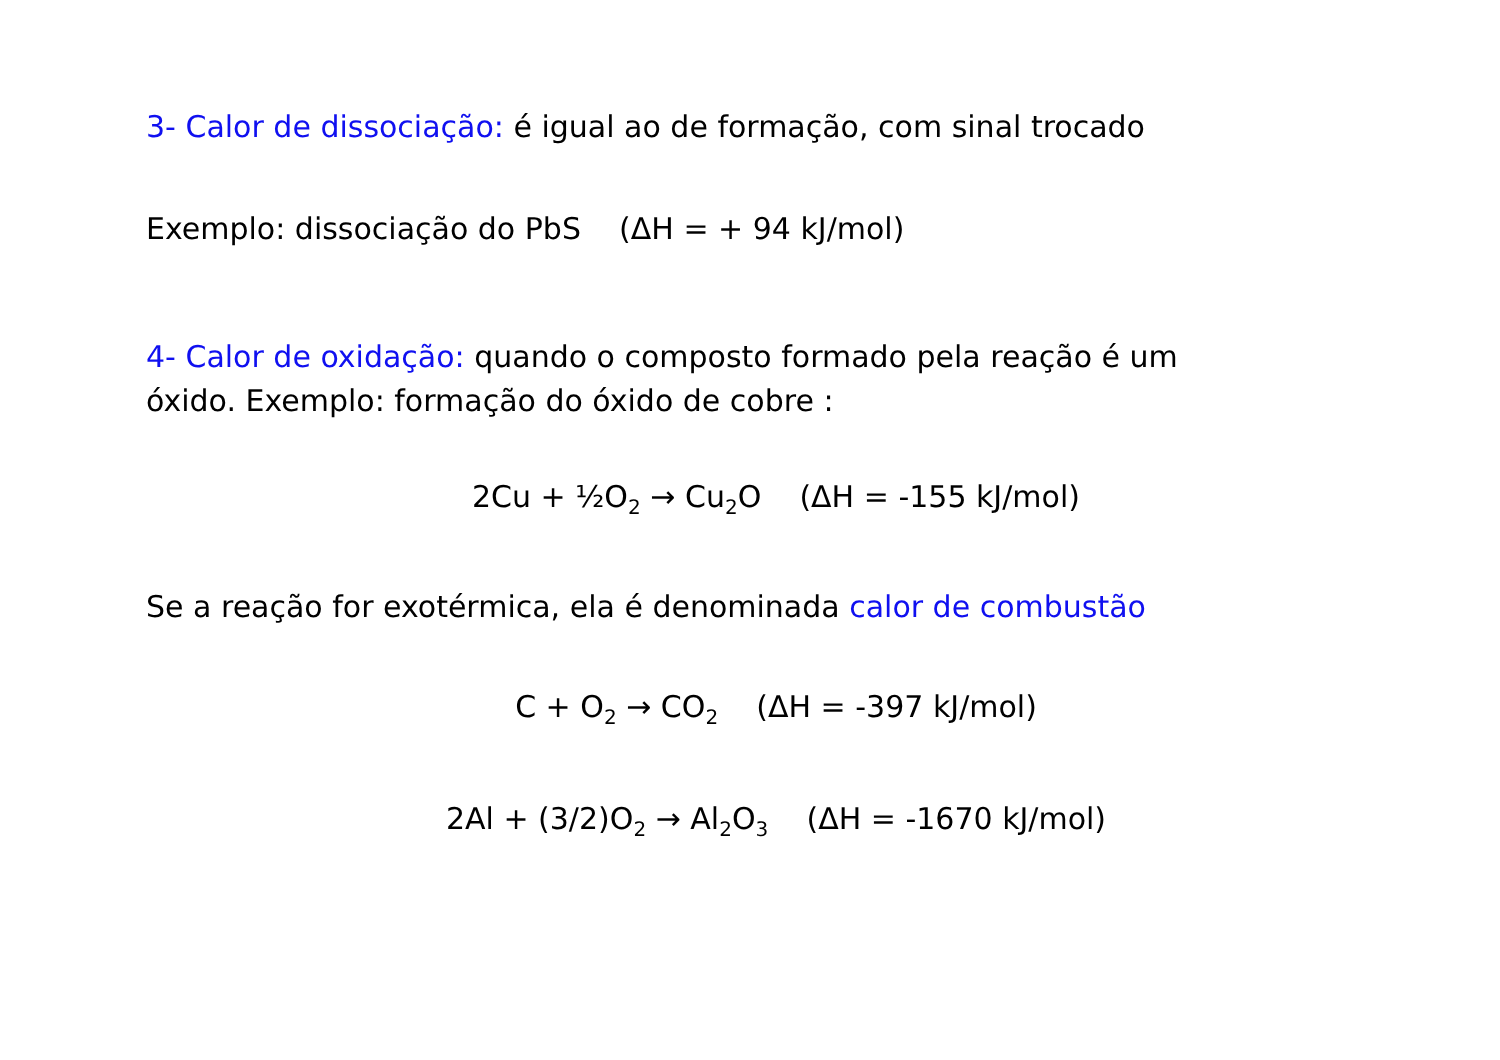3- Calor de dissociação: é igual ao de formação, com sinal trocado
Exemplo: dissociação do PbS (ΔH = + 94 kJ/mol)
4- Calor de oxidação: quando o composto formado pela reação é um óxido. Exemplo: formação do óxido de cobre :
2Cu + ½O<sub>2</sub> → Cu<sub>2</sub>O (ΔH = -155 kJ/mol)
Se a reação for exotérmica, ela é denominada calor de combustão
C + O<sub>2</sub> → CO<sub>2</sub> (ΔH = -397 kJ/mol)
2Al + (3/2)O<sub>2</sub> → Al<sub>2</sub>O<sub>3</sub> (ΔH = -1670 kJ/mol)